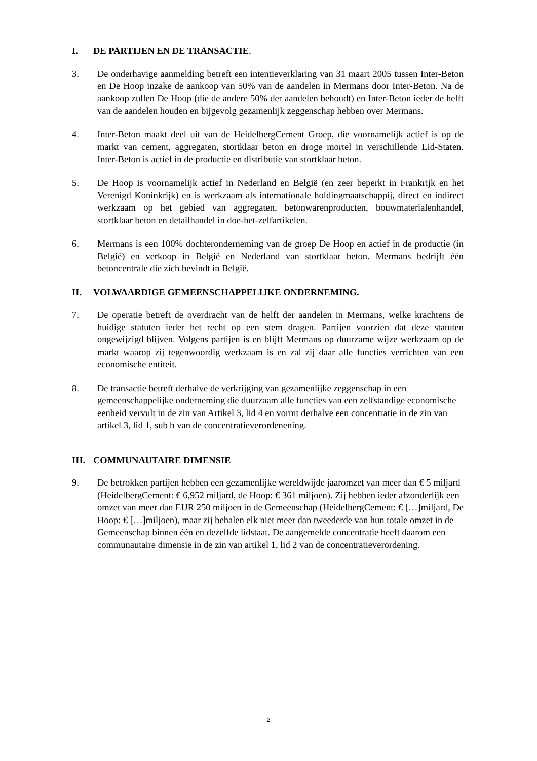I. DE PARTIJEN EN DE TRANSACTIE.
3. De onderhavige aanmelding betreft een intentieverklaring van 31 maart 2005 tussen Inter-Beton en De Hoop inzake de aankoop van 50% van de aandelen in Mermans door Inter-Beton. Na de aankoop zullen De Hoop (die de andere 50% der aandelen behoudt) en Inter-Beton ieder de helft van de aandelen houden en bijgevolg gezamenlijk zeggenschap hebben over Mermans.
4. Inter-Beton maakt deel uit van de HeidelbergCement Groep, die voornamelijk actief is op de markt van cement, aggregaten, stortklaar beton en droge mortel in verschillende Lid-Staten. Inter-Beton is actief in de productie en distributie van stortklaar beton.
5. De Hoop is voornamelijk actief in Nederland en België (en zeer beperkt in Frankrijk en het Verenigd Koninkrijk) en is werkzaam als internationale holdingmaatschappij, direct en indirect werkzaam op het gebied van aggregaten, betonwarenproducten, bouwmaterialenhandel, stortklaar beton en detailhandel in doe-het-zelfartikelen.
6. Mermans is een 100% dochteronderneming van de groep De Hoop en actief in de productie (in België) en verkoop in België en Nederland van stortklaar beton. Mermans bedrijft één betoncentrale die zich bevindt in België.
II. VOLWAARDIGE GEMEENSCHAPPELIJKE ONDERNEMING.
7. De operatie betreft de overdracht van de helft der aandelen in Mermans, welke krachtens de huidige statuten ieder het recht op een stem dragen. Partijen voorzien dat deze statuten ongewijzigd blijven. Volgens partijen is en blijft Mermans op duurzame wijze werkzaam op de markt waarop zij tegenwoordig werkzaam is en zal zij daar alle functies verrichten van een economische entiteit.
8. De transactie betreft derhalve de verkrijging van gezamenlijke zeggenschap in een gemeenschappelijke onderneming die duurzaam alle functies van een zelfstandige economische eenheid vervult in de zin van Artikel 3, lid 4 en vormt derhalve een concentratie in de zin van artikel 3, lid 1, sub b van de concentratieverordenening.
III. COMMUNAUTAIRE DIMENSIE
9. De betrokken partijen hebben een gezamenlijke wereldwijde jaaromzet van meer dan € 5 miljard (HeidelbergCement: € 6,952 miljard, de Hoop: € 361 miljoen). Zij hebben ieder afzonderlijk een omzet van meer dan EUR 250 miljoen in de Gemeenschap (HeidelbergCement: € […]miljard, De Hoop: € […]miljoen), maar zij behalen elk niet meer dan tweederde van hun totale omzet in de Gemeenschap binnen één en dezelfde lidstaat. De aangemelde concentratie heeft daarom een communautaire dimensie in de zin van artikel 1, lid 2 van de concentratieverordening.
2